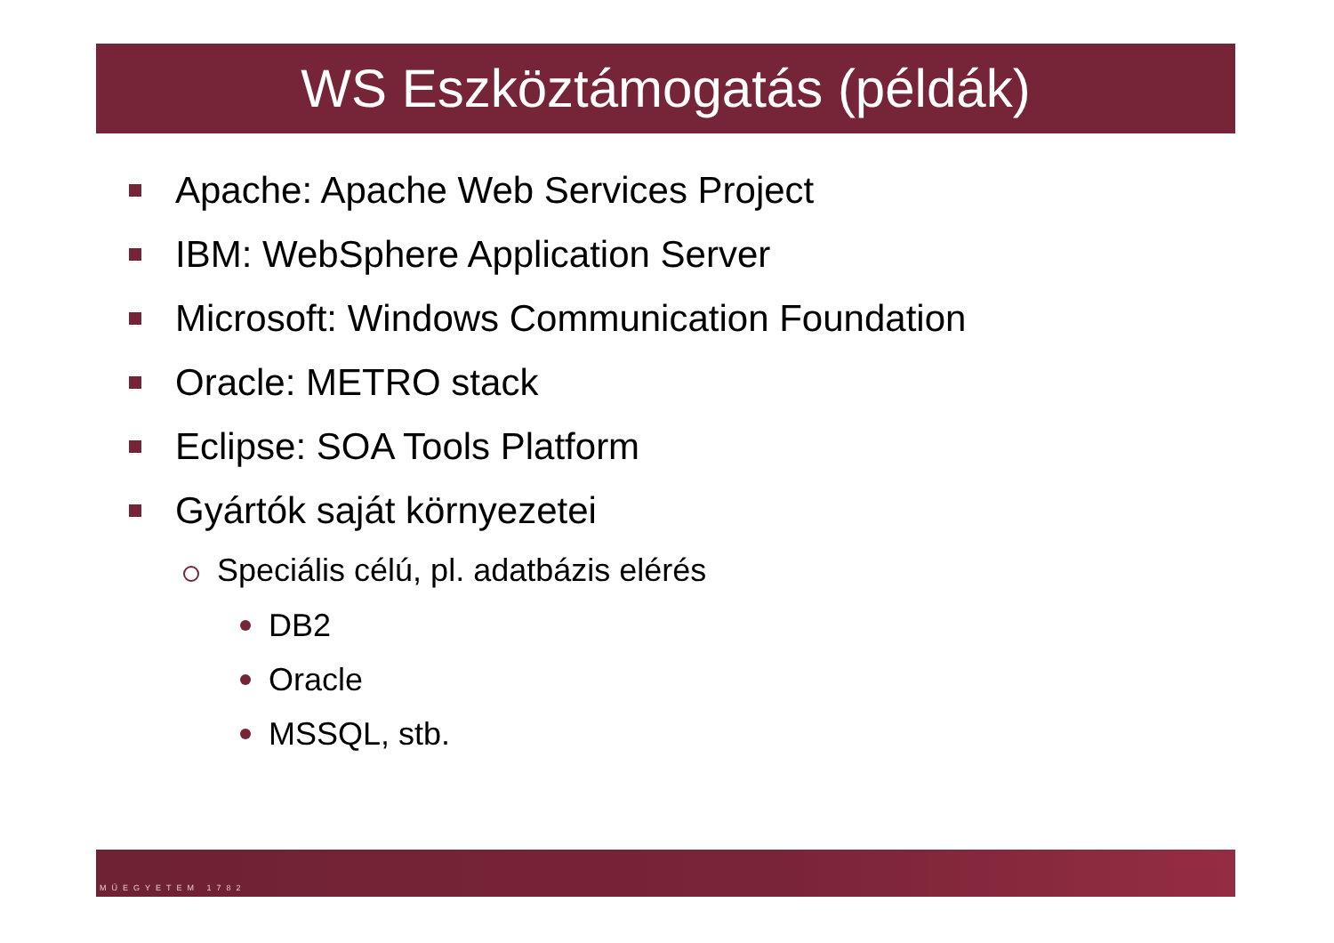WS Eszköztámogatás (példák)
Apache: Apache Web Services Project
IBM: WebSphere Application Server
Microsoft: Windows Communication Foundation
Oracle: METRO stack
Eclipse: SOA Tools Platform
Gyártók saját környezetei
Speciális célú, pl. adatbázis elérés
DB2
Oracle
MSSQL, stb.
MŰEGYETEM 1782